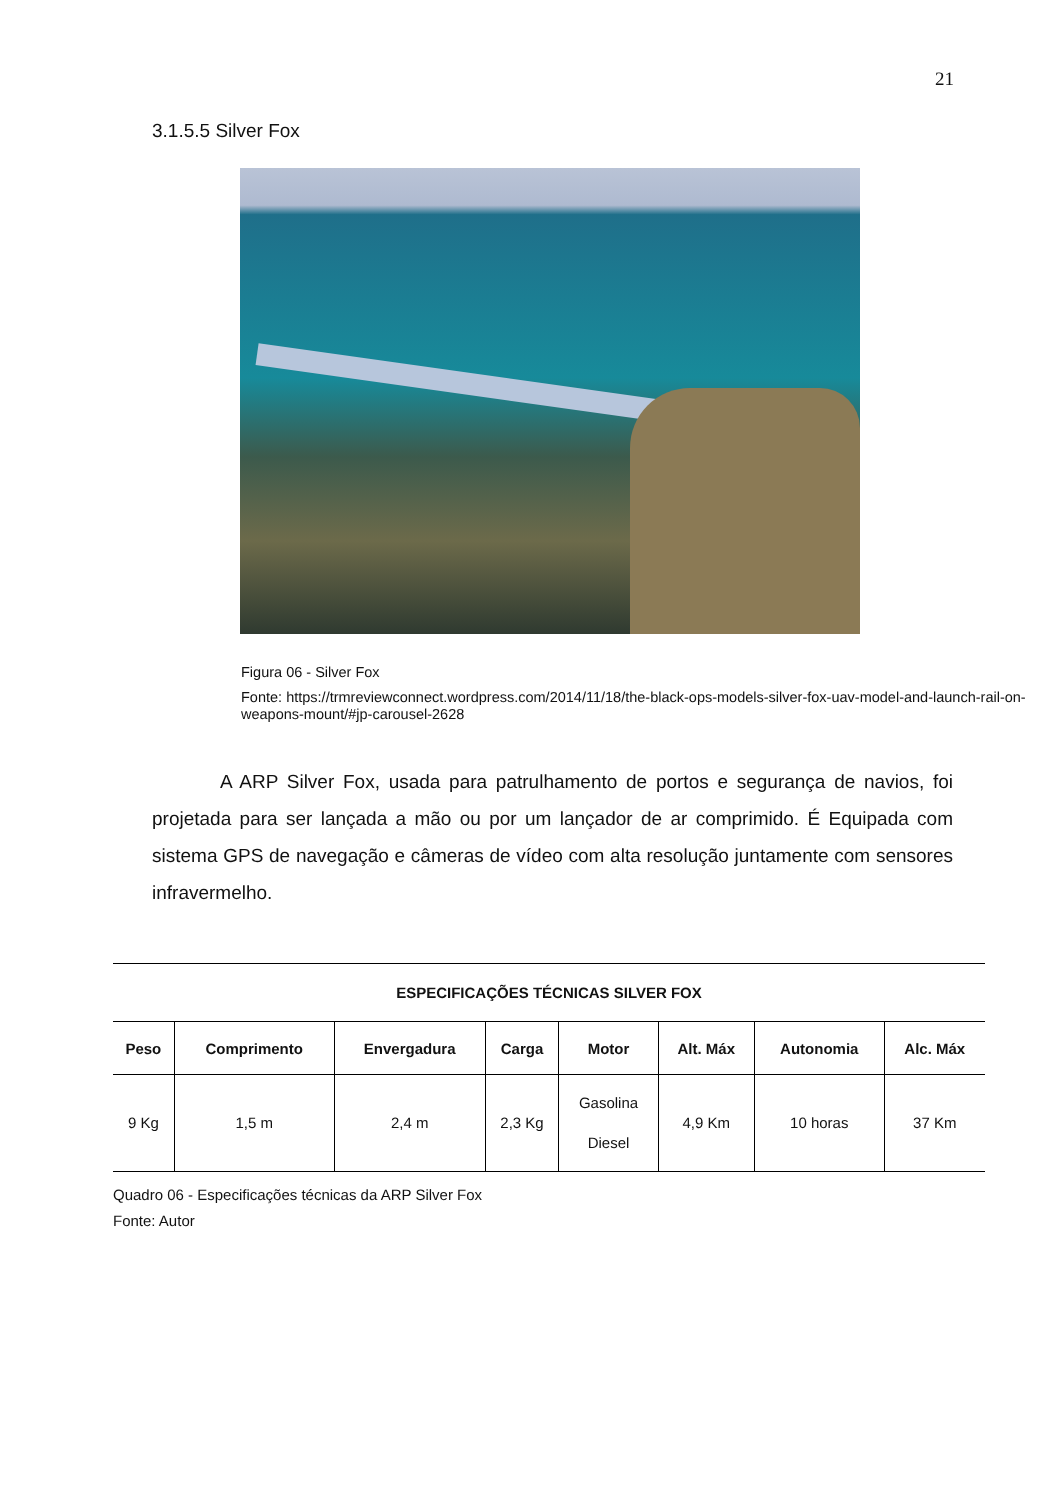21
3.1.5.5 Silver Fox
Figura 06 - Silver Fox
Fonte: https://trmreviewconnect.wordpress.com/2014/11/18/the-black-ops-models-silver-fox-uav-model-and-launch-rail-on-weapons-mount/#jp-carousel-2628
A ARP Silver Fox, usada para patrulhamento de portos e segurança de navios, foi projetada para ser lançada a mão ou por um lançador de ar comprimido. É Equipada com sistema GPS de navegação e câmeras de vídeo com alta resolução juntamente com sensores infravermelho.
| ESPECIFICAÇÕES TÉCNICAS SILVER FOX | | | | | | | |
| --- | --- | --- | --- | --- | --- | --- | --- |
| Peso | Comprimento | Envergadura | Carga | Motor | Alt. Máx | Autonomia | Alc. Máx |
| 9 Kg | 1,5 m | 2,4 m | 2,3 Kg | Gasolina Diesel | 4,9 Km | 10 horas | 37 Km |
Quadro 06 - Especificações técnicas da ARP Silver Fox
Fonte: Autor